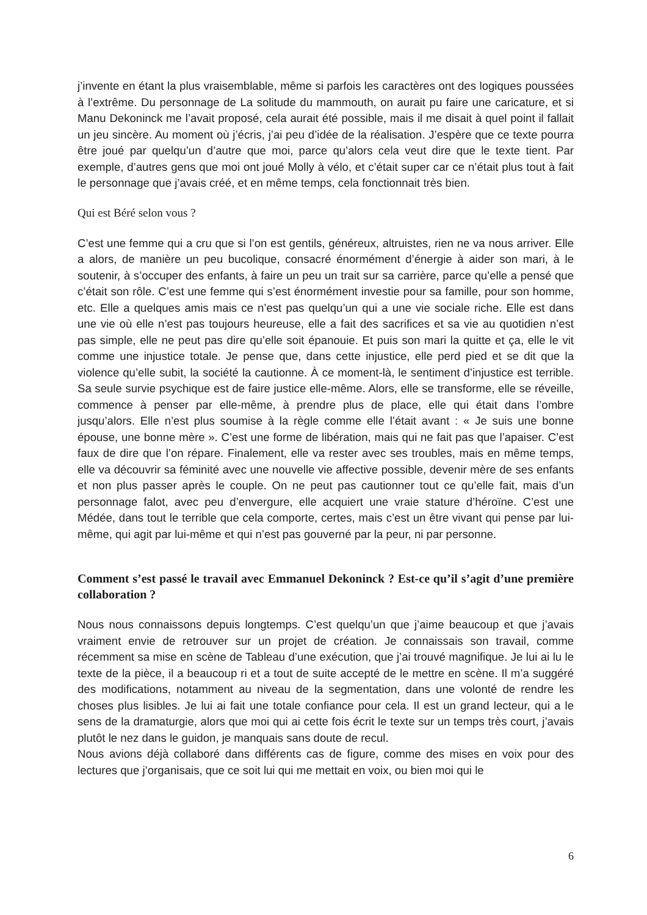j’invente en étant la plus vraisemblable, même si parfois les caractères ont des logiques poussées à l’extrême. Du personnage de La solitude du mammouth, on aurait pu faire une caricature, et si Manu Dekoninck me l’avait proposé, cela aurait été possible, mais il me disait à quel point il fallait un jeu sincère. Au moment où j’écris, j’ai peu d’idée de la réalisation. J’espère que ce texte pourra être joué par quelqu’un d’autre que moi, parce qu’alors cela veut dire que le texte tient. Par exemple, d’autres gens que moi ont joué Molly à vélo, et c’était super car ce n’était plus tout à fait le personnage que j’avais créé, et en même temps, cela fonctionnait très bien.
Qui est Béré selon vous ?
C’est une femme qui a cru que si l’on est gentils, généreux, altruistes, rien ne va nous arriver. Elle a alors, de manière un peu bucolique, consacré énormément d’énergie à aider son mari, à le soutenir, à s’occuper des enfants, à faire un peu un trait sur sa carrière, parce qu’elle a pensé que c’était son rôle. C’est une femme qui s’est énormément investie pour sa famille, pour son homme, etc. Elle a quelques amis mais ce n’est pas quelqu’un qui a une vie sociale riche. Elle est dans une vie où elle n’est pas toujours heureuse, elle a fait des sacrifices et sa vie au quotidien n’est pas simple, elle ne peut pas dire qu’elle soit épanouie. Et puis son mari la quitte et ça, elle le vit comme une injustice totale. Je pense que, dans cette injustice, elle perd pied et se dit que la violence qu’elle subit, la société la cautionne. À ce moment-là, le sentiment d’injustice est terrible. Sa seule survie psychique est de faire justice elle-même. Alors, elle se transforme, elle se réveille, commence à penser par elle-même, à prendre plus de place, elle qui était dans l’ombre jusqu’alors. Elle n’est plus soumise à la règle comme elle l’était avant : « Je suis une bonne épouse, une bonne mère ». C’est une forme de libération, mais qui ne fait pas que l’apaiser. C’est faux de dire que l’on répare. Finalement, elle va rester avec ses troubles, mais en même temps, elle va découvrir sa féminité avec une nouvelle vie affective possible, devenir mère de ses enfants et non plus passer après le couple. On ne peut pas cautionner tout ce qu’elle fait, mais d’un personnage falot, avec peu d’envergure, elle acquiert une vraie stature d’héroïne. C’est une Médée, dans tout le terrible que cela comporte, certes, mais c’est un être vivant qui pense par lui-même, qui agit par lui-même et qui n’est pas gouverné par la peur, ni par personne.
Comment s’est passé le travail avec Emmanuel Dekoninck ? Est-ce qu’il s’agit d’une première collaboration ?
Nous nous connaissons depuis longtemps. C’est quelqu’un que j’aime beaucoup et que j’avais vraiment envie de retrouver sur un projet de création. Je connaissais son travail, comme récemment sa mise en scène de Tableau d’une exécution, que j’ai trouvé magnifique. Je lui ai lu le texte de la pièce, il a beaucoup ri et a tout de suite accepté de le mettre en scène. Il m’a suggéré des modifications, notamment au niveau de la segmentation, dans une volonté de rendre les choses plus lisibles. Je lui ai fait une totale confiance pour cela. Il est un grand lecteur, qui a le sens de la dramaturgie, alors que moi qui ai cette fois écrit le texte sur un temps très court, j’avais plutôt le nez dans le guidon, je manquais sans doute de recul.
Nous avions déjà collaboré dans différents cas de figure, comme des mises en voix pour des lectures que j’organisais, que ce soit lui qui me mettait en voix, ou bien moi qui le
6